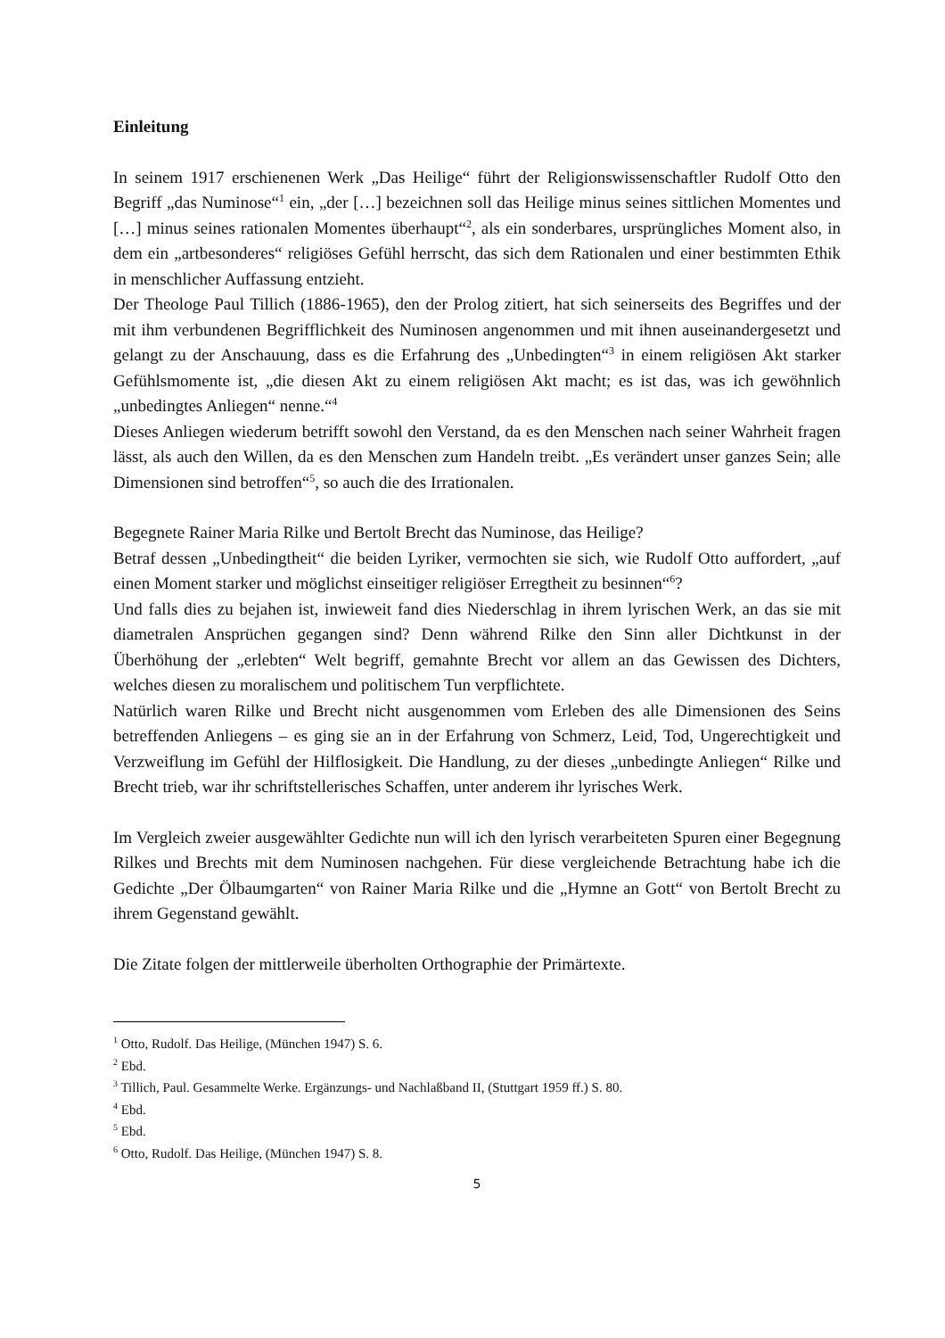Einleitung
In seinem 1917 erschienenen Werk „Das Heilige“ führt der Religionswissenschaftler Rudolf Otto den Begriff „das Numinose“<sup>1</sup> ein, „der […] bezeichnen soll das Heilige minus seines sittlichen Momentes und […] minus seines rationalen Momentes überhaupt“<sup>2</sup>, als ein sonderbares, ursprüngliches Moment also, in dem ein „artbesonderes“ religiöses Gefühl herrscht, das sich dem Rationalen und einer bestimmten Ethik in menschlicher Auffassung entzieht.
Der Theologe Paul Tillich (1886-1965), den der Prolog zitiert, hat sich seinerseits des Begriffes und der mit ihm verbundenen Begrifflichkeit des Numinosen angenommen und mit ihnen auseinandergesetzt und gelangt zu der Anschauung, dass es die Erfahrung des „Unbedingten“<sup>3</sup> in einem religiösen Akt starker Gefühlsmomente ist, „die diesen Akt zu einem religiösen Akt macht; es ist das, was ich gewöhnlich „unbedingtes Anliegen“ nenne.“<sup>4</sup>
Dieses Anliegen wiederum betrifft sowohl den Verstand, da es den Menschen nach seiner Wahrheit fragen lässt, als auch den Willen, da es den Menschen zum Handeln treibt. „Es verändert unser ganzes Sein; alle Dimensionen sind betroffen“<sup>5</sup>, so auch die des Irrationalen.
Begegnete Rainer Maria Rilke und Bertolt Brecht das Numinose, das Heilige?
Betraf dessen „Unbedingtheit“ die beiden Lyriker, vermochten sie sich, wie Rudolf Otto auffordert, „auf einen Moment starker und möglichst einseitiger religiöser Erregtheit zu besinnen“<sup>6</sup>?
Und falls dies zu bejahen ist, inwieweit fand dies Niederschlag in ihrem lyrischen Werk, an das sie mit diametralen Ansprüchen gegangen sind? Denn während Rilke den Sinn aller Dichtkunst in der Überhöhung der „erlebten“ Welt begriff, gemahnte Brecht vor allem an das Gewissen des Dichters, welches diesen zu moralischem und politischem Tun verpflichtete.
Natürlich waren Rilke und Brecht nicht ausgenommen vom Erleben des alle Dimensionen des Seins betreffenden Anliegens – es ging sie an in der Erfahrung von Schmerz, Leid, Tod, Ungerechtigkeit und Verzweiflung im Gefühl der Hilflosigkeit. Die Handlung, zu der dieses „unbedingte Anliegen“ Rilke und Brecht trieb, war ihr schriftstellerisches Schaffen, unter anderem ihr lyrisches Werk.
Im Vergleich zweier ausgewählter Gedichte nun will ich den lyrisch verarbeiteten Spuren einer Begegnung Rilkes und Brechts mit dem Numinosen nachgehen. Für diese vergleichende Betrachtung habe ich die Gedichte „Der Ölbaumgarten“ von Rainer Maria Rilke und die „Hymne an Gott“ von Bertolt Brecht zu ihrem Gegenstand gewählt.
Die Zitate folgen der mittlerweile überholten Orthographie der Primärtexte.
<sup>1</sup> Otto, Rudolf. Das Heilige, (München 1947) S. 6.
<sup>2</sup> Ebd.
<sup>3</sup> Tillich, Paul. Gesammelte Werke. Ergänzungs- und Nachlaßband II, (Stuttgart 1959 ff.) S. 80.
<sup>4</sup> Ebd.
<sup>5</sup> Ebd.
<sup>6</sup> Otto, Rudolf. Das Heilige, (München 1947) S. 8.
5